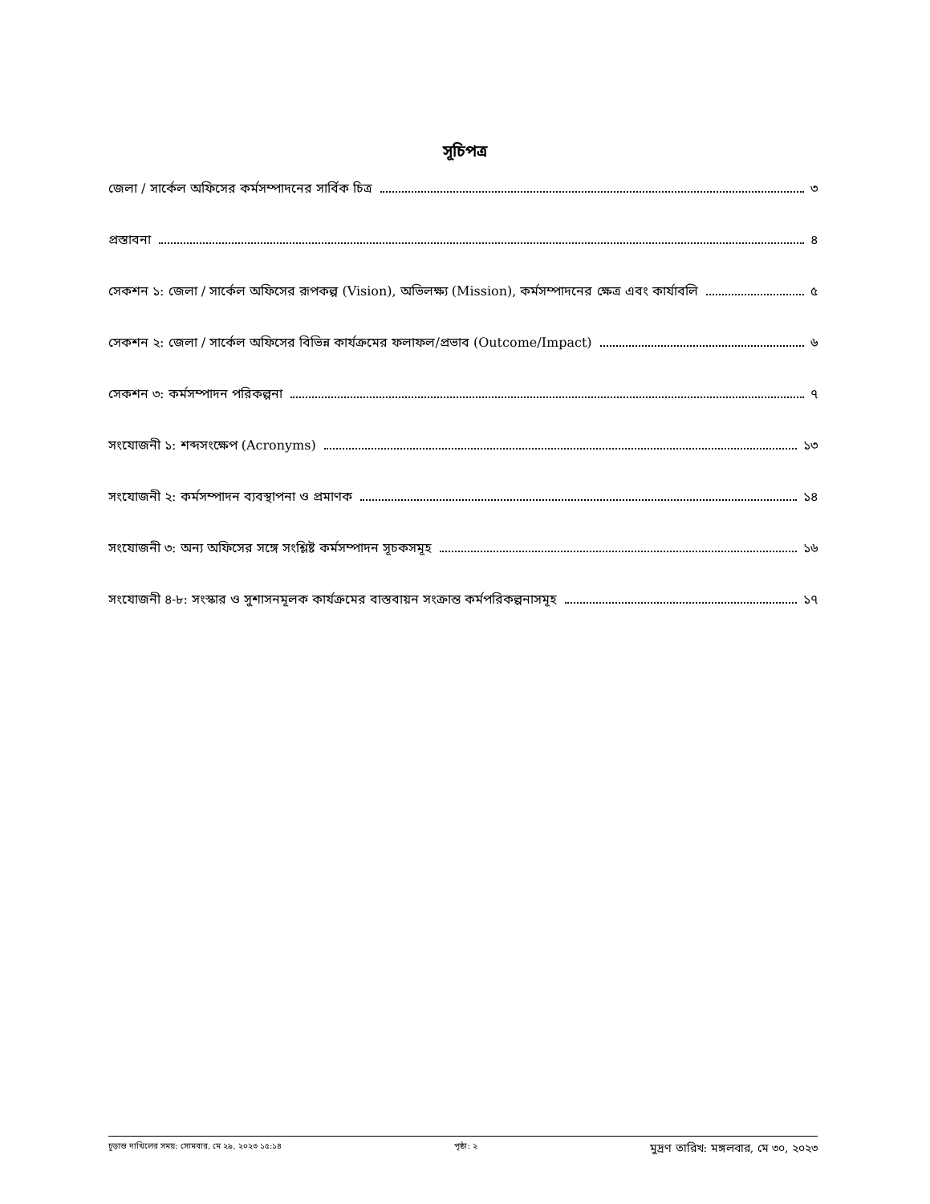সূচিপত্র
জেলা / সার্কেল অফিসের কর্মসম্পাদনের সার্বিক চিত্র ৩
প্রস্তাবনা ৪
সেকশন ১: জেলা / সার্কেল অফিসের রূপকল্প (Vision), অভিলক্ষ্য (Mission), কর্মসম্পাদনের ক্ষেত্র এবং কার্যাবলি ৫
সেকশন ২: জেলা / সার্কেল অফিসের বিভিন্ন কার্যক্রমের ফলাফল/প্রভাব (Outcome/Impact) ৬
সেকশন ৩: কর্মসম্পাদন পরিকল্পনা ৭
সংযোজনী ১: শব্দসংক্ষেপ (Acronyms) ১৩
সংযোজনী ২: কর্মসম্পাদন ব্যবস্থাপনা ও প্রমাণক ১৪
সংযোজনী ৩: অন্য অফিসের সঙ্গে সংশ্লিষ্ট কর্মসম্পাদন সূচকসমূহ ১৬
সংযোজনী ৪-৮: সংস্কার ও সুশাসনমূলক কার্যক্রমের বাস্তবায়ন সংক্রান্ত কর্মপরিকল্পনাসমূহ ১৭
চূড়ান্ত দাখিলের সময়: সোমবার, মে ২৯, ২০২৩ ১৫:১৪ পৃষ্ঠা: ২ মুদ্রণ তারিখ: মঙ্গলবার, মে ৩০, ২০২৩